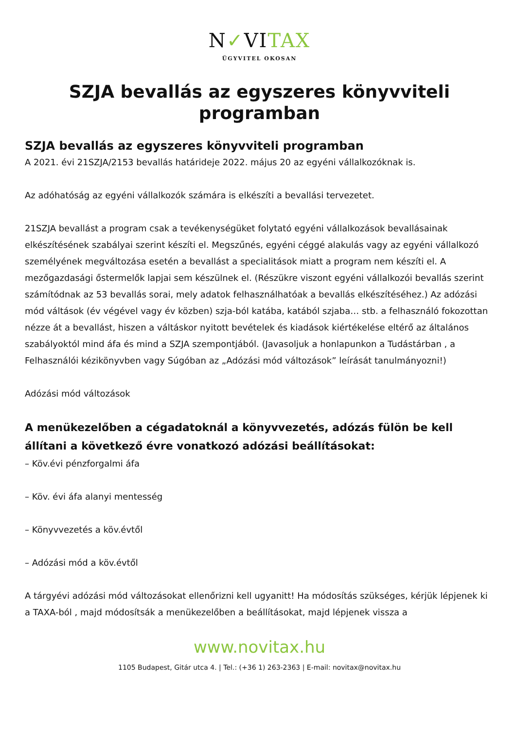N✓VITAX
ÜGYVITEL OKOSAN
SZJA bevallás az egyszeres könyvviteli programban
SZJA bevallás az egyszeres könyvviteli programban
A 2021. évi 21SZJA/2153 bevallás határideje 2022. május 20 az egyéni vállalkozóknak is.
Az adóhatóság az egyéni vállalkozók számára is elkészíti a bevallási tervezetet.
21SZJA bevallást a program csak a tevékenységüket folytató egyéni vállalkozások bevallásainak elkészítésének szabályai szerint készíti el. Megszűnés, egyéni céggé alakulás vagy az egyéni vállalkozó személyének megváltozása esetén a bevallást a specialitások miatt a program nem készíti el. A mezőgazdasági őstermelők lapjai sem készülnek el. (Részükre viszont egyéni vállalkozói bevallás szerint számítódnak az 53 bevallás sorai, mely adatok felhasználhatóak a bevallás elkészítéséhez.) Az adózási mód váltások (év végével vagy év közben) szja-ból katába, katából szjaba… stb. a felhasználó fokozottan nézze át a bevallást, hiszen a váltáskor nyitott bevételek és kiadások kiértékelése eltérő az általános szabályoktól mind áfa és mind a SZJA szempontjából. (Javasoljuk a honlapunkon a Tudástárban , a Felhasználói kézikönyvben vagy Súgóban az „Adózási mód változások” leírását tanulmányozni!)
Adózási mód változások
A menükezelőben a cégadatoknál a könyvvezetés, adózás fülön be kell állítani a következő évre vonatkozó adózási beállításokat:
– Köv.évi pénzforgalmi áfa
– Köv. évi áfa alanyi mentesség
– Könyvvezetés a köv.évtől
– Adózási mód a köv.évtől
A tárgyévi adózási mód változásokat ellenőrizni kell ugyanitt! Ha módosítás szükséges, kérjük lépjenek ki a TAXA-ból , majd módosítsák a menükezelőben a beállításokat, majd lépjenek vissza a
www.novitax.hu
1105 Budapest, Gitár utca 4. | Tel.: (+36 1) 263-2363 | E-mail: novitax@novitax.hu